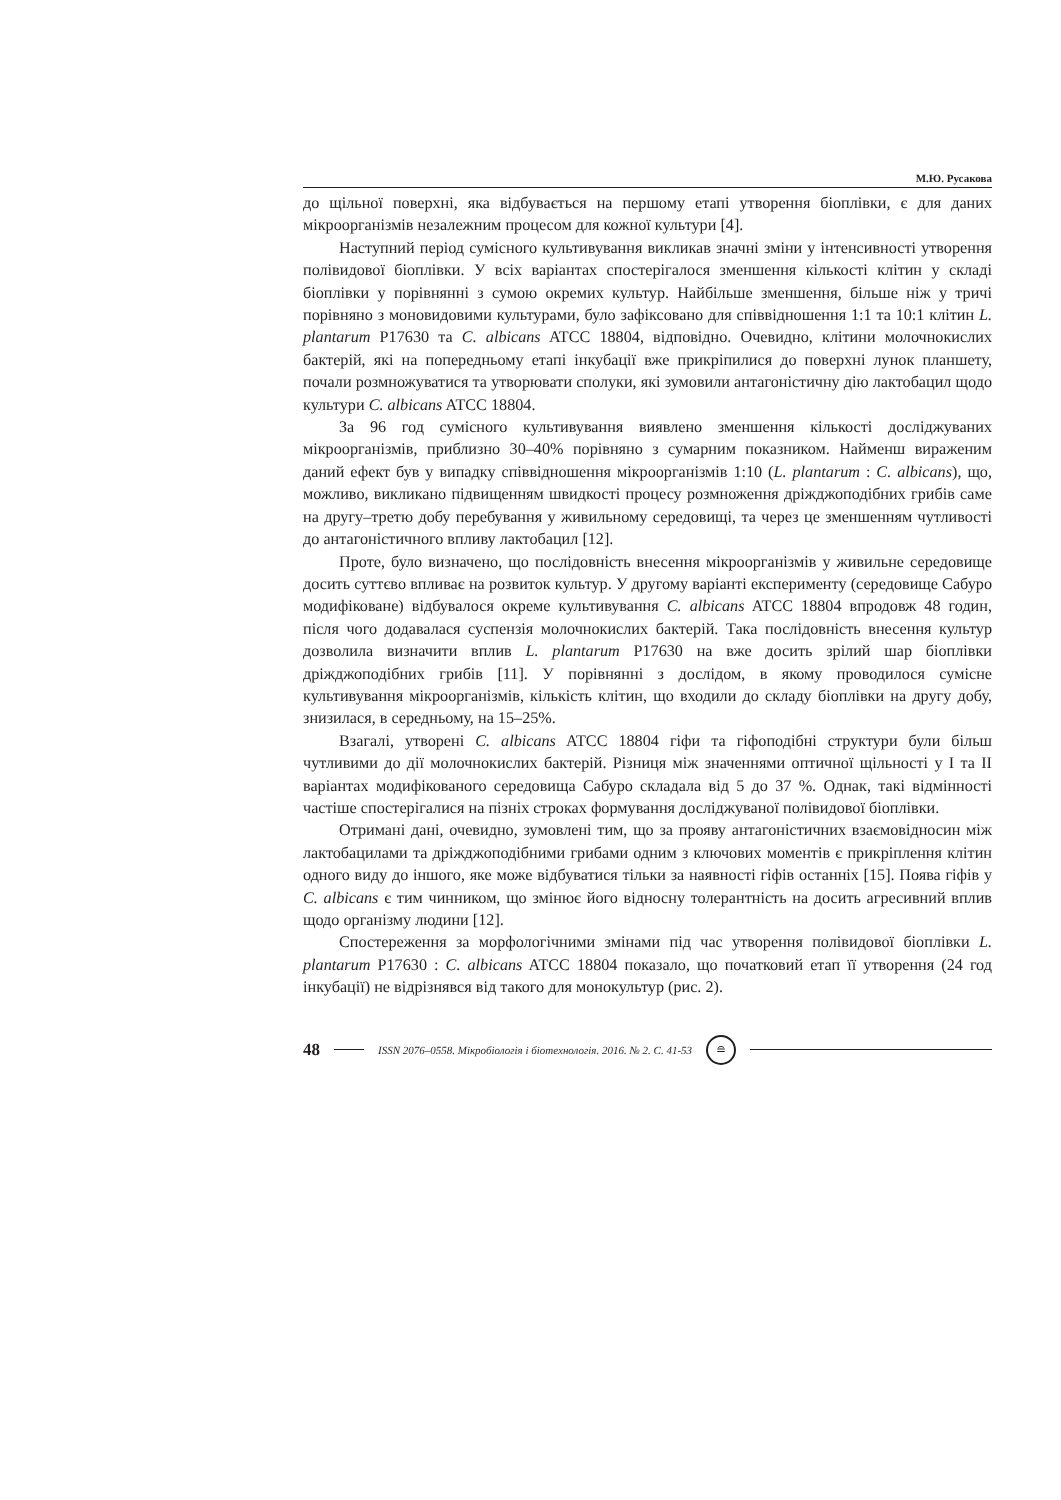М.Ю. Русакова
до щільної поверхні, яка відбувається на першому етапі утворення біоплівки, є для даних мікроорганізмів незалежним процесом для кожної культури [4].
Наступний період сумісного культивування викликав значні зміни у інтенсивності утворення полівидової біоплівки. У всіх варіантах спостерігалося зменшення кількості клітин у складі біоплівки у порівнянні з сумою окремих культур. Найбільше зменшення, більше ніж у тричі порівняно з моновидовими культурами, було зафіксовано для співвідношення 1:1 та 10:1 клітин L. plantarum P17630 та C. albicans ATCC 18804, відповідно. Очевидно, клітини молочнокислих бактерій, які на попередньому етапі інкубації вже прикріпилися до поверхні лунок планшету, почали розмножуватися та утворювати сполуки, які зумовили антагоністичну дію лактобацил щодо культури C. albicans ATCC 18804.
За 96 год сумісного культивування виявлено зменшення кількості досліджуваних мікроорганізмів, приблизно 30–40% порівняно з сумарним показником. Найменш вираженим даний ефект був у випадку співвідношення мікроорганізмів 1:10 (L. plantarum : C. albicans), що, можливо, викликано підвищенням швидкості процесу розмноження дріжджоподібних грибів саме на другу–третю добу перебування у живильному середовищі, та через це зменшенням чутливості до антагоністичного впливу лактобацил [12].
Проте, було визначено, що послідовність внесення мікроорганізмів у живильне середовище досить суттєво впливає на розвиток культур. У другому варіанті експерименту (середовище Сабуро модифіковане) відбувалося окреме культивування C. albicans ATCC 18804 впродовж 48 годин, після чого додавалася суспензія молочнокислих бактерій. Така послідовність внесення культур дозволила визначити вплив L. plantarum P17630 на вже досить зрілий шар біоплівки дріжджоподібних грибів [11]. У порівнянні з дослідом, в якому проводилося сумісне культивування мікроорганізмів, кількість клітин, що входили до складу біоплівки на другу добу, знизилася, в середньому, на 15–25%.
Взагалі, утворені C. albicans ATCC 18804 гіфи та гіфоподібні структури були більш чутливими до дії молочнокислих бактерій. Різниця між значеннями оптичної щільності у І та ІІ варіантах модифікованого середовища Сабуро складала від 5 до 37 %. Однак, такі відмінності частіше спостерігалися на пізніх строках формування досліджуваної полівидової біоплівки.
Отримані дані, очевидно, зумовлені тим, що за прояву антагоністичних взаємовідносин між лактобацилами та дріжджоподібними грибами одним з ключових моментів є прикріплення клітин одного виду до іншого, яке може відбуватися тільки за наявності гіфів останніх [15]. Поява гіфів у C. albicans є тим чинником, що змінює його відносну толерантність на досить агресивний вплив щодо організму людини [12].
Спостереження за морфологічними змінами під час утворення полівидової біоплівки L. plantarum P17630 : C. albicans ATCC 18804 показало, що початковий етап її утворення (24 год інкубації) не відрізнявся від такого для монокультур (рис. 2).
48 ISSN 2076–0558. Мікробіологія і біотехнологія. 2016. № 2. С. 41-53 ≘